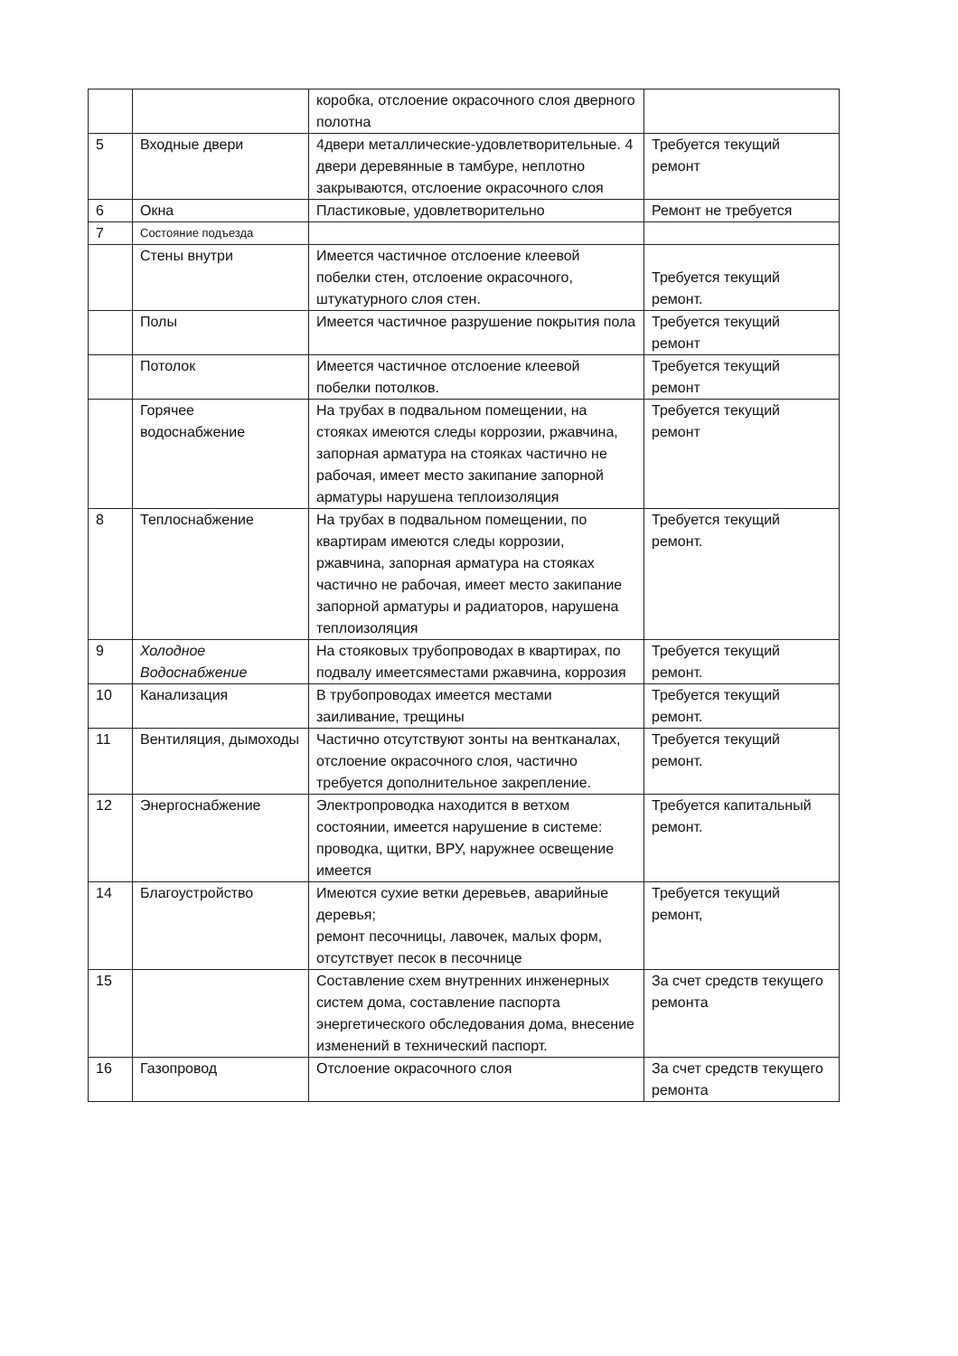| | | коробка, отслоение окрасочного слоя дверного полотна | |
| 5 | Входные двери | 4двери металлические-удовлетворительные. 4 двери деревянные в тамбуре, неплотно закрываются, отслоение окрасочного слоя | Требуется текущий ремонт |
| 6 | Окна | Пластиковые, удовлетворительно | Ремонт не требуется |
| 7 | Состояние подъезда | | |
| | Стены внутри | Имеется частичное отслоение клеевой побелки стен, отслоение окрасочного, штукатурного слоя стен. | Требуется текущий ремонт. |
| | Полы | Имеется частичное разрушение покрытия пола | Требуется текущий ремонт |
| | Потолок | Имеется частичное отслоение клеевой побелки потолков. | Требуется текущий ремонт |
| | Горячее водоснабжение | На трубах в подвальном помещении, на стояках имеются следы коррозии, ржавчина, запорная арматура на стояках частично не рабочая, имеет место закипание запорной арматуры нарушена теплоизоляция | Требуется текущий ремонт |
| 8 | Теплоснабжение | На трубах в подвальном помещении, по квартирам имеются следы коррозии, ржавчина, запорная арматура на стояках частично не рабочая, имеет место закипание запорной арматуры и радиаторов, нарушена теплоизоляция | Требуется текущий ремонт. |
| 9 | Холодное Водоснабжение | На стояковых трубопроводах в квартирах, по подвалу имеетсяместами ржавчина, коррозия | Требуется текущий ремонт. |
| 10 | Канализация | В трубопроводах имеется местами заиливание, трещины | Требуется текущий ремонт. |
| 11 | Вентиляция, дымоходы | Частично отсутствуют зонты на вентканалах, отслоение окрасочного слоя, частично требуется дополнительное закрепление. | Требуется текущий ремонт. |
| 12 | Энергоснабжение | Электропроводка находится в ветхом состоянии, имеется нарушение в системе: проводка, щитки, ВРУ, наружнее освещение имеется | Требуется капитальный ремонт. |
| 14 | Благоустройство | Имеются сухие ветки деревьев, аварийные деревья; ремонт песочницы, лавочек, малых форм, отсутствует песок в песочнице | Требуется текущий ремонт, |
| 15 | | Составление схем внутренних инженерных систем дома, составление паспорта энергетического обследования дома, внесение изменений в технический паспорт. | За счет средств текущего ремонта |
| 16 | Газопровод | Отслоение окрасочного слоя | За счет средств текущего ремонта |